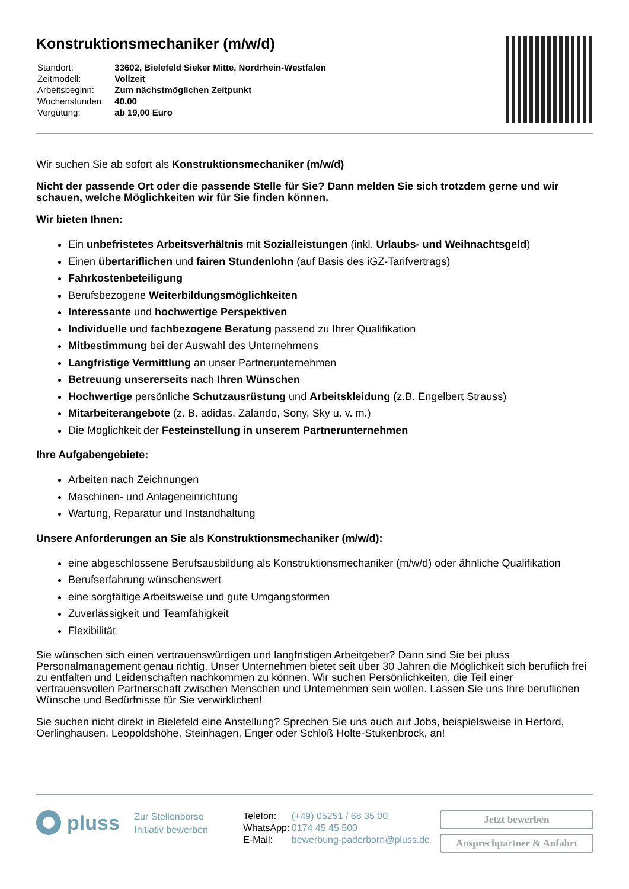Konstruktionsmechaniker (m/w/d)
| Standort: | 33602, Bielefeld Sieker Mitte, Nordrhein-Westfalen |
| Zeitmodell: | Vollzeit |
| Arbeitsbeginn: | Zum nächstmöglichen Zeitpunkt |
| Wochenstunden: | 40.00 |
| Vergütung: | ab 19,00 Euro |
Wir suchen Sie ab sofort als Konstruktionsmechaniker (m/w/d)
Nicht der passende Ort oder die passende Stelle für Sie? Dann melden Sie sich trotzdem gerne und wir schauen, welche Möglichkeiten wir für Sie finden können.
Wir bieten Ihnen:
Ein unbefristetes Arbeitsverhältnis mit Sozialleistungen (inkl. Urlaubs- und Weihnachtsgeld)
Einen übertariflichen und fairen Stundenlohn (auf Basis des iGZ-Tarifvertrags)
Fahrkostenbeteiligung
Berufsbezogene Weiterbildungsmöglichkeiten
Interessante und hochwertige Perspektiven
Individuelle und fachbezogene Beratung passend zu Ihrer Qualifikation
Mitbestimmung bei der Auswahl des Unternehmens
Langfristige Vermittlung an unser Partnerunternehmen
Betreuung unsererseits nach Ihren Wünschen
Hochwertige persönliche Schutzausrüstung und Arbeitskleidung (z.B. Engelbert Strauss)
Mitarbeiterangebote (z. B. adidas, Zalando, Sony, Sky u. v. m.)
Die Möglichkeit der Festeinstellung in unserem Partnerunternehmen
Ihre Aufgabengebiete:
Arbeiten nach Zeichnungen
Maschinen- und Anlageneinrichtung
Wartung, Reparatur und Instandhaltung
Unsere Anforderungen an Sie als Konstruktionsmechaniker (m/w/d):
eine abgeschlossene Berufsausbildung als Konstruktionsmechaniker (m/w/d) oder ähnliche Qualifikation
Berufserfahrung wünschenswert
eine sorgfältige Arbeitsweise und gute Umgangsformen
Zuverlässigkeit und Teamfähigkeit
Flexibilität
Sie wünschen sich einen vertrauenswürdigen und langfristigen Arbeitgeber? Dann sind Sie bei pluss Personalmanagement genau richtig. Unser Unternehmen bietet seit über 30 Jahren die Möglichkeit sich beruflich frei zu entfalten und Leidenschaften nachkommen zu können. Wir suchen Persönlichkeiten, die Teil einer vertrauensvollen Partnerschaft zwischen Menschen und Unternehmen sein wollen. Lassen Sie uns Ihre beruflichen Wünsche und Bedürfnisse für Sie verwirklichen!
Sie suchen nicht direkt in Bielefeld eine Anstellung? Sprechen Sie uns auch auf Jobs, beispielsweise in Herford, Oerlinghausen, Leopoldshöhe, Steinhagen, Enger oder Schloß Holte-Stukenbrock, an!
pluss
Zur Stellenbörse
Initiativ bewerben
| Telefon: | (+49) 05251 / 68 35 00 |
| WhatsApp: | 0174 45 45 500 |
| E-Mail: | bewerbung-paderborn@pluss.de |
Jetzt bewerben
Ansprechpartner & Anfahrt